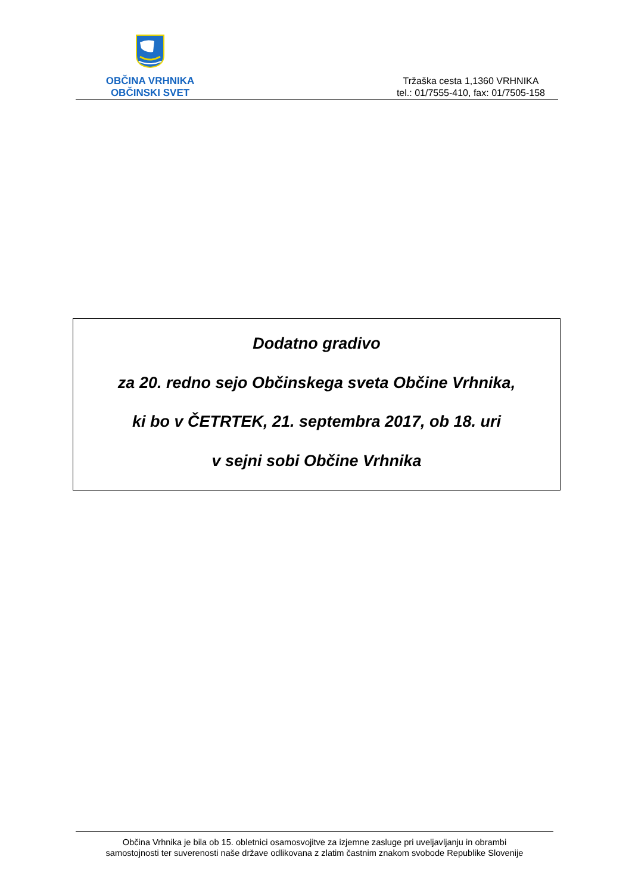OBČINA VRHNIKA
OBČINSKI SVET
Tržaška cesta 1,1360 VRHNIKA
tel.: 01/7555-410, fax: 01/7505-158
Dodatno gradivo
za 20. redno sejo Občinskega sveta Občine Vrhnika,
ki bo v ČETRTEK, 21. septembra 2017, ob 18. uri
v sejni sobi Občine Vrhnika
Občina Vrhnika je bila ob 15. obletnici osamosvojitve za izjemne zasluge pri uveljavljanju in obrambi
samostojnosti ter suverenosti naše države odlikovana z zlatim častnim znakom svobode Republike Slovenije